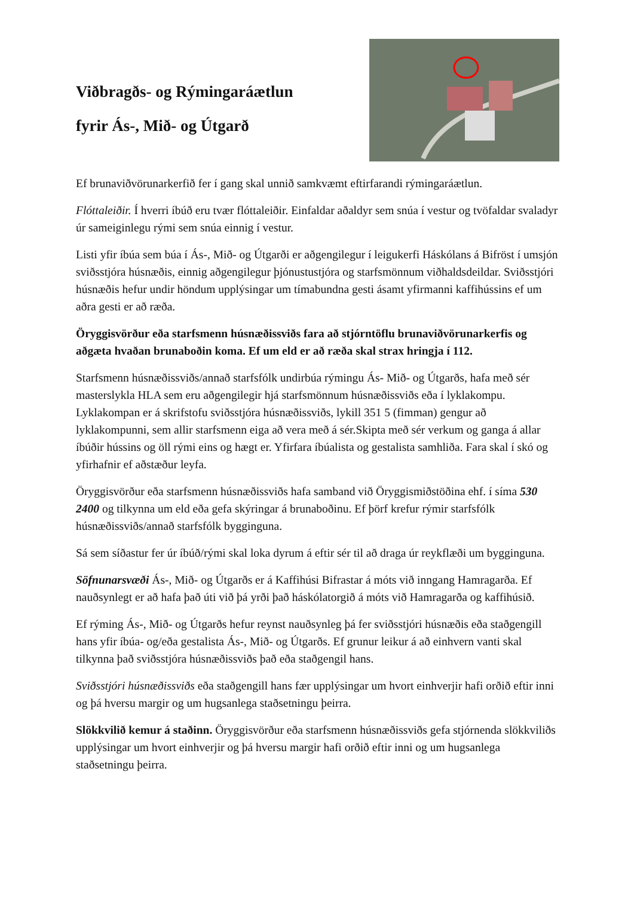Viðbragðs- og Rýmingaráætlun
fyrir Ás-, Mið- og Útgarð
Ef brunaviðvörunarkerfið fer í gang skal unnið samkvæmt eftirfarandi rýmingaráætlun.
Flóttaleiðir. Í hverri íbúð eru tvær flóttaleiðir. Einfaldar aðaldyr sem snúa í vestur og tvöfaldar svaladyr úr sameiginlegu rými sem snúa einnig í vestur.
Listi yfir íbúa sem búa í Ás-, Mið- og Útgarði er aðgengilegur í leigukerfi Háskólans á Bifröst í umsjón sviðsstjóra húsnæðis, einnig aðgengilegur þjónustustjóra og starfsmönnum viðhaldsdeildar. Sviðsstjóri húsnæðis hefur undir höndum upplýsingar um tímabundna gesti ásamt yfirmanni kaffihússins ef um aðra gesti er að ræða.
Öryggisvörður eða starfsmenn húsnæðissviðs fara að stjórntöflu brunaviðvörunarkerfis og aðgæta hvaðan brunaboðin koma. Ef um eld er að ræða skal strax hringja í 112.
Starfsmenn húsnæðissviðs/annað starfsfólk undirbúa rýmingu Ás- Mið- og Útgarðs, hafa með sér masterslykla HLA sem eru aðgengilegir hjá starfsmönnum húsnæðissviðs eða í lyklakompu. Lyklakompan er á skrifstofu sviðsstjóra húsnæðissviðs, lykill 351 5 (fimman) gengur að lyklakompunni, sem allir starfsmenn eiga að vera með á sér.Skipta með sér verkum og ganga á allar íbúðir hússins og öll rými eins og hægt er. Yfirfara íbúalista og gestalista samhliða. Fara skal í skó og yfirhafnir ef aðstæður leyfa.
Öryggisvörður eða starfsmenn húsnæðissviðs hafa samband við Öryggismiðstöðina ehf. í síma 530 2400 og tilkynna um eld eða gefa skýringar á brunaboðinu. Ef þörf krefur rýmir starfsfólk húsnæðissviðs/annað starfsfólk bygginguna.
Sá sem síðastur fer úr íbúð/rými skal loka dyrum á eftir sér til að draga úr reykflæði um bygginguna.
Söfnunarsvæði Ás-, Mið- og Útgarðs er á Kaffihúsi Bifrastar á móts við inngang Hamragarða. Ef nauðsynlegt er að hafa það úti við þá yrði það háskólatorgið á móts við Hamragarða og kaffihúsið.
Ef rýming Ás-, Mið- og Útgarðs hefur reynst nauðsynleg þá fer sviðsstjóri húsnæðis eða staðgengill hans yfir íbúa- og/eða gestalista Ás-, Mið- og Útgarðs. Ef grunur leikur á að einhvern vanti skal tilkynna það sviðsstjóra húsnæðissviðs það eða staðgengil hans.
Sviðsstjóri húsnæðissviðs eða staðgengill hans fær upplýsingar um hvort einhverjir hafi orðið eftir inni og þá hversu margir og um hugsanlega staðsetningu þeirra.
Slökkvilið kemur á staðinn. Öryggisvörður eða starfsmenn húsnæðissviðs gefa stjórnenda slökkviliðs upplýsingar um hvort einhverjir og þá hversu margir hafi orðið eftir inni og um hugsanlega staðsetningu þeirra.